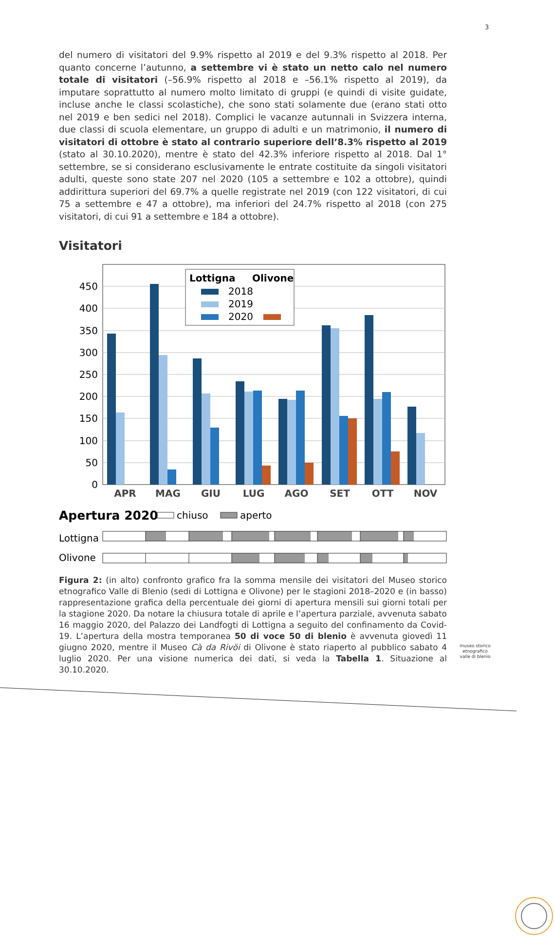3
del numero di visitatori del 9.9% rispetto al 2019 e del 9.3% rispetto al 2018. Per quanto concerne l’autunno, a settembre vi è stato un netto calo nel numero totale di visitatori (–56.9% rispetto al 2018 e –56.1% rispetto al 2019), da imputare soprattutto al numero molto limitato di gruppi (e quindi di visite guidate, incluse anche le classi scolastiche), che sono stati solamente due (erano stati otto nel 2019 e ben sedici nel 2018). Complici le vacanze autunnali in Svizzera interna, due classi di scuola elementare, un gruppo di adulti e un matrimonio, il numero di visitatori di ottobre è stato al contrario superiore dell’8.3% rispetto al 2019 (stato al 30.10.2020), mentre è stato del 42.3% inferiore rispetto al 2018. Dal 1° settembre, se si considerano esclusivamente le entrate costituite da singoli visitatori adulti, queste sono state 207 nel 2020 (105 a settembre e 102 a ottobre), quindi addirittura superiori del 69.7% a quelle registrate nel 2019 (con 122 visitatori, di cui 75 a settembre e 47 a ottobre), ma inferiori del 24.7% rispetto al 2018 (con 275 visitatori, di cui 91 a settembre e 184 a ottobre).
Visitatori
450
400
350
300
250
200
150
100
50
0
Lottigna
Olivone
2018
2019
2020
APR
MAG
GIU
LUG
AGO
SET
OTT
NOV
Apertura 2020
chiuso
aperto
Lottigna
Olivone
Figura 2: (in alto) confronto grafico fra la somma mensile dei visitatori del Museo storico etnografico Valle di Blenio (sedi di Lottigna e Olivone) per le stagioni 2018–2020 e (in basso) rappresentazione grafica della percentuale dei giorni di apertura mensili sui giorni totali per la stagione 2020. Da notare la chiusura totale di aprile e l’apertura parziale, avvenuta sabato 16 maggio 2020, del Palazzo dei Landfogti di Lottigna a seguito del confinamento da Covid-19. L’apertura della mostra temporanea 50 di voce 50 di blenio è avvenuta giovedì 11 giugno 2020, mentre il Museo Cà da Rivöi di Olivone è stato riaperto al pubblico sabato 4 luglio 2020. Per una visione numerica dei dati, si veda la Tabella 1. Situazione al 30.10.2020.
museo storico
etnografico
valle di blenio